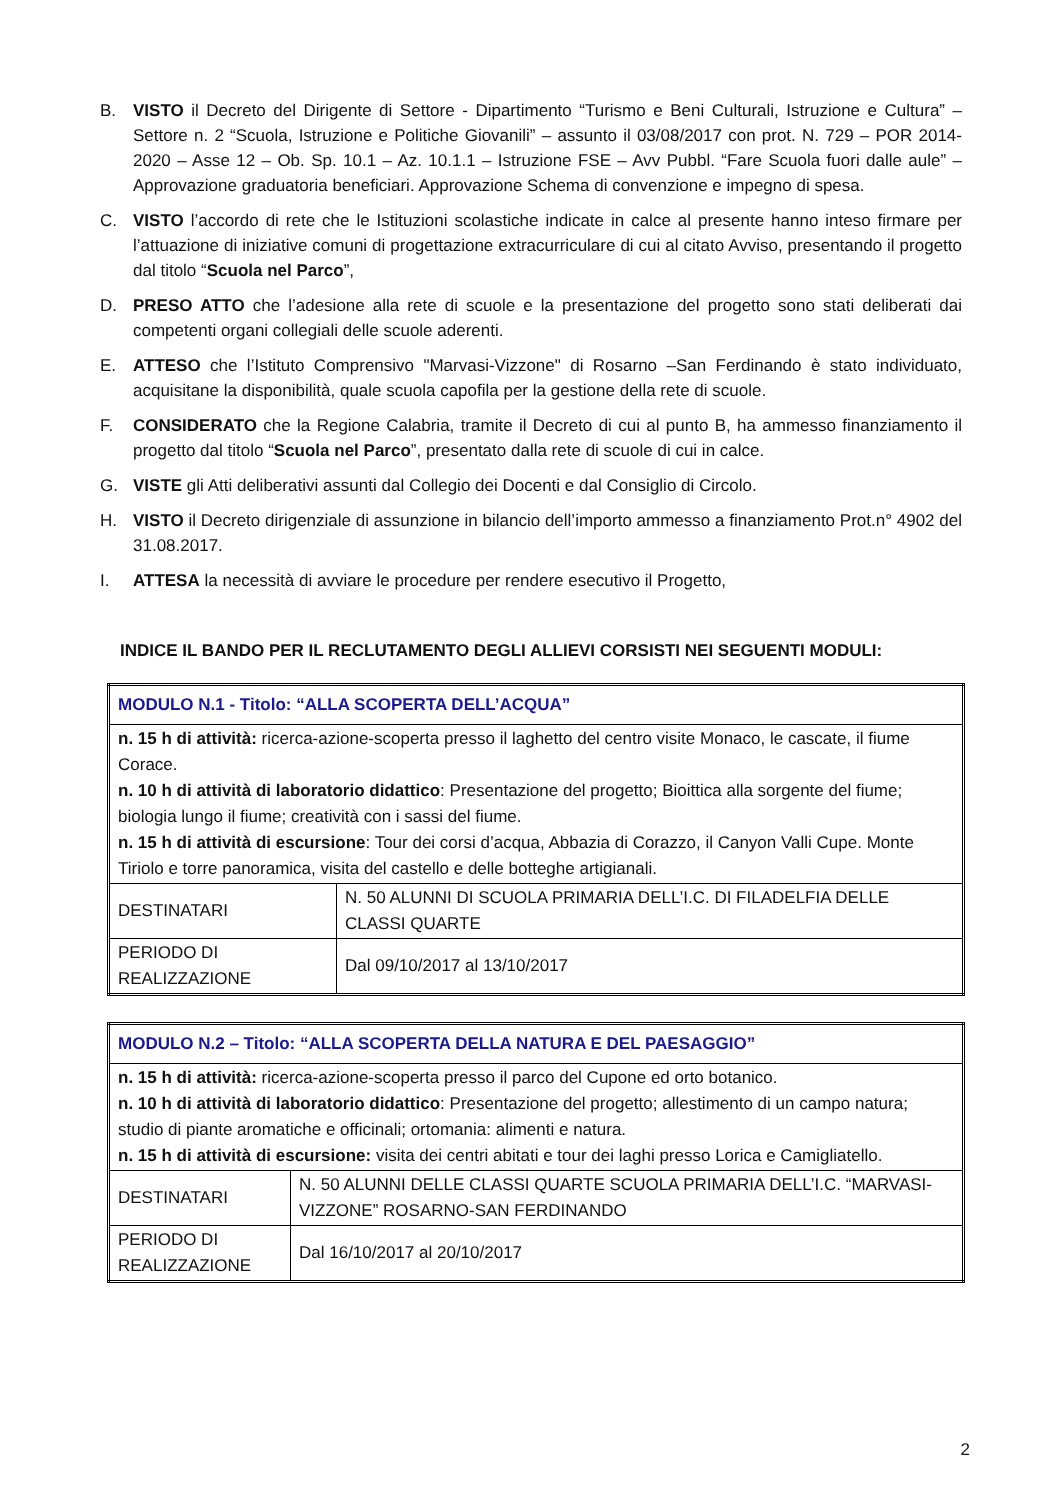B. VISTO il Decreto del Dirigente di Settore - Dipartimento “Turismo e Beni Culturali, Istruzione e Cultura” – Settore n. 2 “Scuola, Istruzione e Politiche Giovanili” – assunto il 03/08/2017 con prot. N. 729 – POR 2014-2020 – Asse 12 – Ob. Sp. 10.1 – Az. 10.1.1 – Istruzione FSE – Avv Pubbl. “Fare Scuola fuori dalle aule” – Approvazione graduatoria beneficiari. Approvazione Schema di convenzione e impegno di spesa.
C. VISTO l’accordo di rete che le Istituzioni scolastiche indicate in calce al presente hanno inteso firmare per l’attuazione di iniziative comuni di progettazione extracurriculare di cui al citato Avviso, presentando il progetto dal titolo “Scuola nel Parco”,
D. PRESO ATTO che l’adesione alla rete di scuole e la presentazione del progetto sono stati deliberati dai competenti organi collegiali delle scuole aderenti.
E. ATTESO che l’Istituto Comprensivo "Marvasi-Vizzone" di Rosarno –San Ferdinando è stato individuato, acquisitane la disponibilità, quale scuola capofila per la gestione della rete di scuole.
F. CONSIDERATO che la Regione Calabria, tramite il Decreto di cui al punto B, ha ammesso finanziamento il progetto dal titolo “Scuola nel Parco”, presentato dalla rete di scuole di cui in calce.
G. VISTE gli Atti deliberativi assunti dal Collegio dei Docenti e dal Consiglio di Circolo.
H. VISTO il Decreto dirigenziale di assunzione in bilancio dell’importo ammesso a finanziamento Prot.n° 4902 del 31.08.2017.
I. ATTESA la necessità di avviare le procedure per rendere esecutivo il Progetto,
INDICE IL BANDO PER IL RECLUTAMENTO DEGLI ALLIEVI CORSISTI NEI SEGUENTI MODULI:
| MODULO N.1 - Titolo: “ALLA SCOPERTA DELL’ACQUA” | |
| n. 15 h di attività: ricerca-azione-scoperta presso il laghetto del centro visite Monaco, le cascate, il fiume Corace. n. 10 h di attività di laboratorio didattico : Presentazione del progetto; Bioittica alla sorgente del fiume; biologia lungo il fiume; creatività con i sassi del fiume. n. 15 h di attività di escursione : Tour dei corsi d’acqua, Abbazia di Corazzo, il Canyon Valli Cupe. Monte Tiriolo e torre panoramica, visita del castello e delle botteghe artigianali. | |
| DESTINATARI | N. 50 ALUNNI DI SCUOLA PRIMARIA DELL’I.C. DI FILADELFIA DELLE CLASSI QUARTE |
| PERIODO DI REALIZZAZIONE | Dal 09/10/2017 al 13/10/2017 |
| MODULO N.2 – Titolo: “ALLA SCOPERTA DELLA NATURA E DEL PAESAGGIO” | |
| n. 15 h di attività: ricerca-azione-scoperta presso il parco del Cupone ed orto botanico. n. 10 h di attività di laboratorio didattico : Presentazione del progetto; allestimento di un campo natura; studio di piante aromatiche e officinali; ortomania: alimenti e natura. n. 15 h di attività di escursione: visita dei centri abitati e tour dei laghi presso Lorica e Camigliatello. | |
| DESTINATARI | N. 50 ALUNNI DELLE CLASSI QUARTE SCUOLA PRIMARIA DELL’I.C. “MARVASI-VIZZONE” ROSARNO-SAN FERDINANDO |
| PERIODO DI REALIZZAZIONE | Dal 16/10/2017 al 20/10/2017 |
2